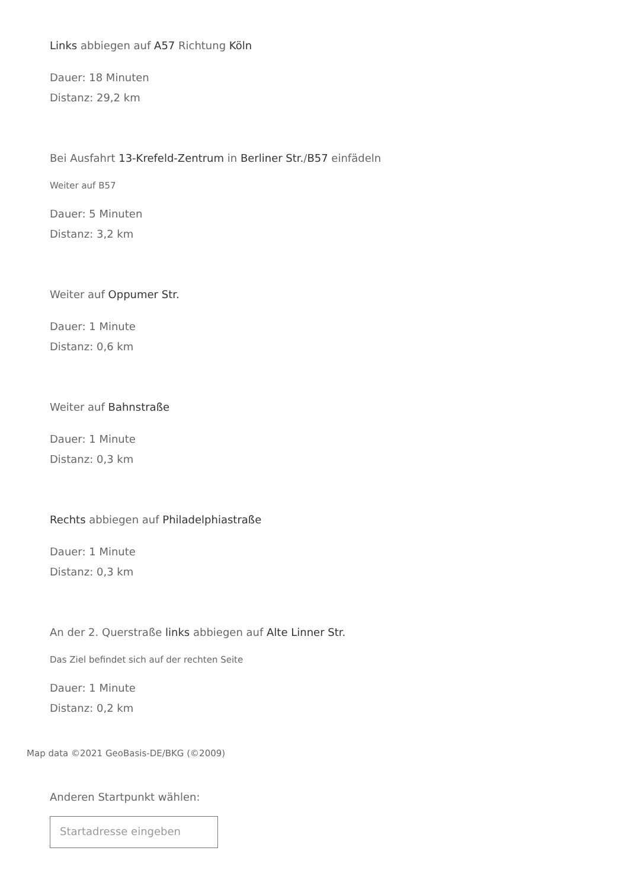Links abbiegen auf A57 Richtung Köln
Dauer: 18 Minuten
Distanz: 29,2 km
Bei Ausfahrt 13-Krefeld-Zentrum in Berliner Str./B57 einfädeln
Weiter auf B57
Dauer: 5 Minuten
Distanz: 3,2 km
Weiter auf Oppumer Str.
Dauer: 1 Minute
Distanz: 0,6 km
Weiter auf Bahnstraße
Dauer: 1 Minute
Distanz: 0,3 km
Rechts abbiegen auf Philadelphiastraße
Dauer: 1 Minute
Distanz: 0,3 km
An der 2. Querstraße links abbiegen auf Alte Linner Str.
Das Ziel befindet sich auf der rechten Seite
Dauer: 1 Minute
Distanz: 0,2 km
Map data ©2021 GeoBasis-DE/BKG (©2009)
Anderen Startpunkt wählen:
Startadresse eingeben